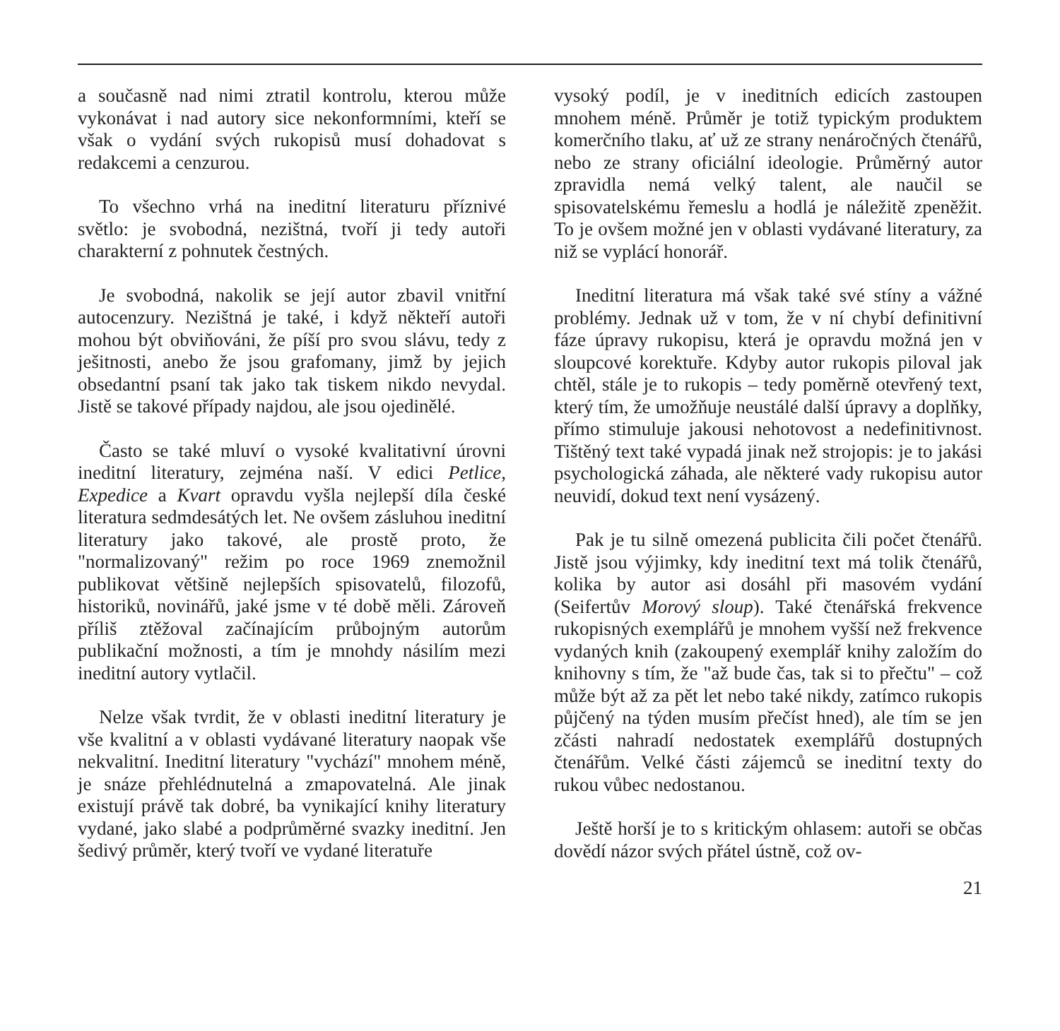a současně nad nimi ztratil kontrolu, kterou může vykonávat i nad autory sice nekonformními, kteří se však o vydání svých rukopisů musí dohadovat s redakcemi a cenzurou.
To všechno vrhá na ineditní literaturu příznivé světlo: je svobodná, nezištná, tvoří ji tedy autoři charakterní z pohnutek čestných.
Je svobodná, nakolik se její autor zbavil vnitřní autocenzury. Nezištná je také, i když někteří autoři mohou být obviňováni, že píší pro svou slávu, tedy z ješitnosti, anebo že jsou grafomany, jimž by jejich obsedantní psaní tak jako tak tiskem nikdo nevydal. Jistě se takové případy najdou, ale jsou ojedinělé.
Často se také mluví o vysoké kvalitativní úrovni ineditní literatury, zejména naší. V edici Petlice, Expedice a Kvart opravdu vyšla nejlepší díla české literatura sedmdesátých let. Ne ovšem zásluhou ineditní literatury jako takové, ale prostě proto, že "normalizovaný" režim po roce 1969 znemožnil publikovat většině nejlepších spisovatelů, filozofů, historiků, novinářů, jaké jsme v té době měli. Zároveň příliš ztěžoval začínajícím průbojným autorům publikační možnosti, a tím je mnohdy násilím mezi ineditní autory vytlačil.
Nelze však tvrdit, že v oblasti ineditní literatury je vše kvalitní a v oblasti vydávané literatury naopak vše nekvalitní. Ineditní literatury "vychází" mnohem méně, je snáze přehlédnutelná a zmapovatelná. Ale jinak existují právě tak dobré, ba vynikající knihy literatury vydané, jako slabé a podprůměrné svazky ineditní. Jen šedivý průměr, který tvoří ve vydané literatuře
vysoký podíl, je v ineditních edicích zastoupen mnohem méně. Průměr je totiž typickým produktem komerčního tlaku, ať už ze strany nenáročných čtenářů, nebo ze strany oficiální ideologie. Průměrný autor zpravidla nemá velký talent, ale naučil se spisovatelskému řemeslu a hodlá je náležitě zpeněžit. To je ovšem možné jen v oblasti vydávané literatury, za niž se vyplácí honorář.
Ineditní literatura má však také své stíny a vážné problémy. Jednak už v tom, že v ní chybí definitivní fáze úpravy rukopisu, která je opravdu možná jen v sloupcové korektuře. Kdyby autor rukopis piloval jak chtěl, stále je to rukopis – tedy poměrně otevřený text, který tím, že umožňuje neustálé další úpravy a doplňky, přímo stimuluje jakousi nehotovost a nedefinitivnost. Tištěný text také vypadá jinak než strojopis: je to jakási psychologická záhada, ale některé vady rukopisu autor neuvidí, dokud text není vysázený.
Pak je tu silně omezená publicita čili počet čtenářů. Jistě jsou výjimky, kdy ineditní text má tolik čtenářů, kolika by autor asi dosáhl při masovém vydání (Seifertův Morový sloup). Také čtenářská frekvence rukopisných exemplářů je mnohem vyšší než frekvence vydaných knih (zakoupený exemplář knihy založím do knihovny s tím, že "až bude čas, tak si to přečtu" – což může být až za pět let nebo také nikdy, zatímco rukopis půjčený na týden musím přečíst hned), ale tím se jen zčásti nahradí nedostatek exemplářů dostupných čtenářům. Velké části zájemců se ineditní texty do rukou vůbec nedostanou.
Ještě horší je to s kritickým ohlasem: autoři se občas dovědí názor svých přátel ústně, což ov-
21